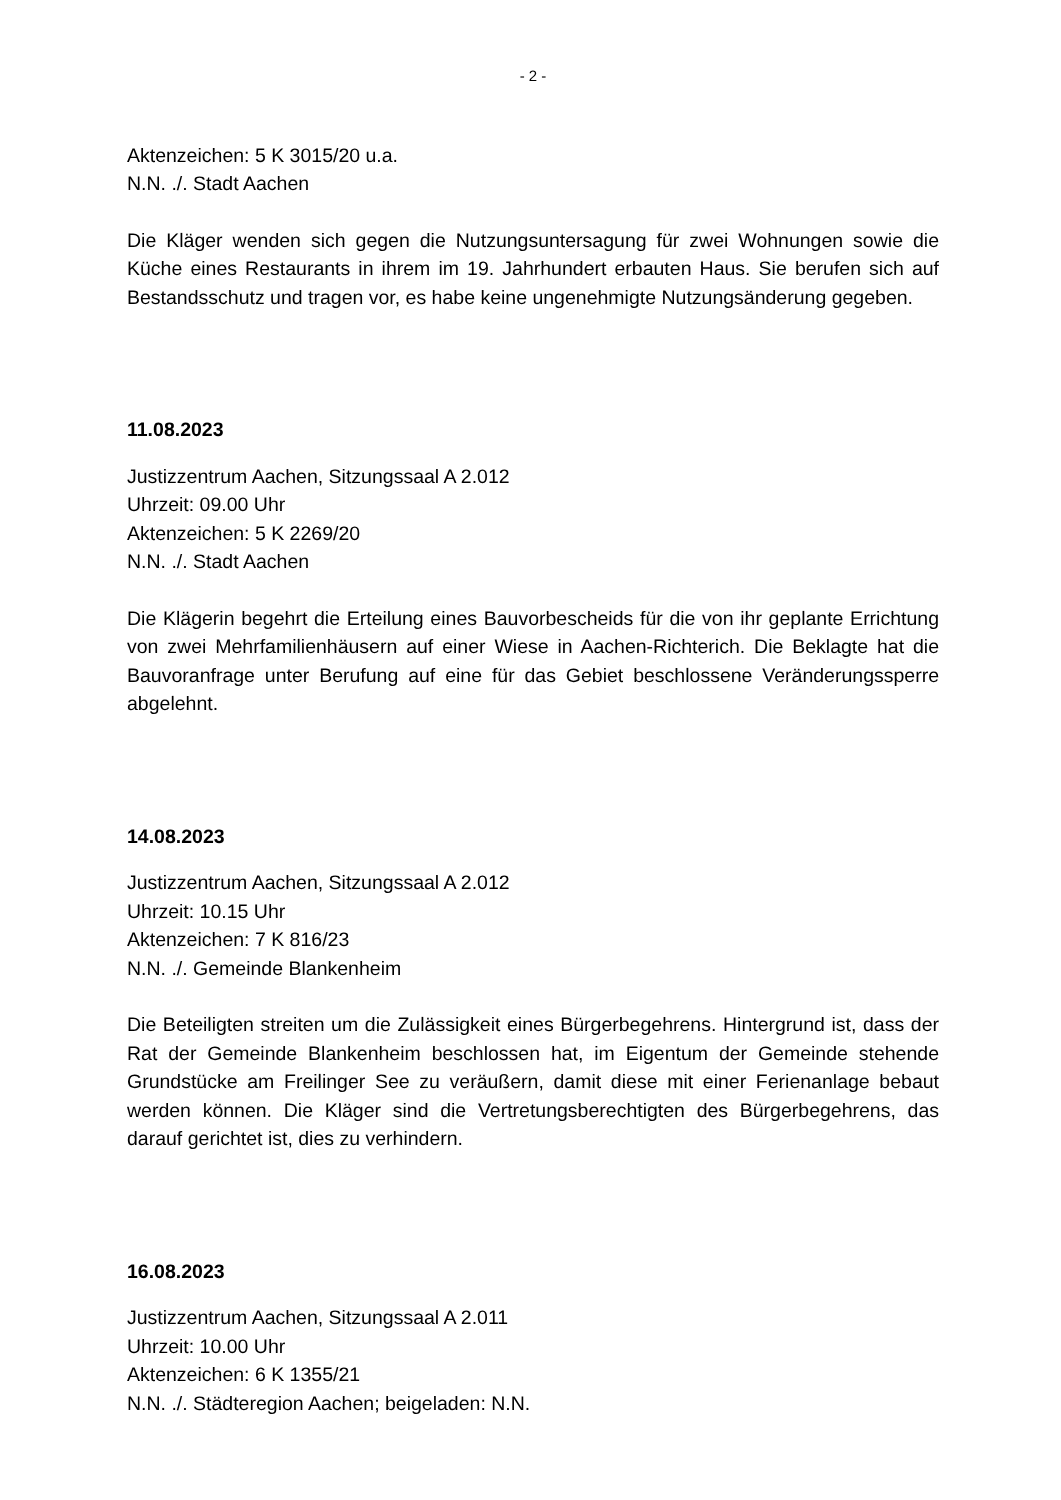- 2 -
Aktenzeichen: 5 K 3015/20 u.a.
N.N. ./. Stadt Aachen
Die Kläger wenden sich gegen die Nutzungsuntersagung für zwei Wohnungen sowie die Küche eines Restaurants in ihrem im 19. Jahrhundert erbauten Haus. Sie berufen sich auf Bestandsschutz und tragen vor, es habe keine ungenehmigte Nutzungsänderung gegeben.
11.08.2023
Justizzentrum Aachen, Sitzungssaal A 2.012
Uhrzeit: 09.00 Uhr
Aktenzeichen: 5 K 2269/20
N.N. ./. Stadt Aachen
Die Klägerin begehrt die Erteilung eines Bauvorbescheids für die von ihr geplante Errichtung von zwei Mehrfamilienhäusern auf einer Wiese in Aachen-Richterich. Die Beklagte hat die Bauvoranfrage unter Berufung auf eine für das Gebiet beschlossene Veränderungssperre abgelehnt.
14.08.2023
Justizzentrum Aachen, Sitzungssaal A 2.012
Uhrzeit: 10.15 Uhr
Aktenzeichen: 7 K 816/23
N.N. ./. Gemeinde Blankenheim
Die Beteiligten streiten um die Zulässigkeit eines Bürgerbegehrens. Hintergrund ist, dass der Rat der Gemeinde Blankenheim beschlossen hat, im Eigentum der Gemeinde stehende Grundstücke am Freilinger See zu veräußern, damit diese mit einer Ferienanlage bebaut werden können. Die Kläger sind die Vertretungsberechtigten des Bürgerbegehrens, das darauf gerichtet ist, dies zu verhindern.
16.08.2023
Justizzentrum Aachen, Sitzungssaal A 2.011
Uhrzeit: 10.00 Uhr
Aktenzeichen: 6 K 1355/21
N.N. ./. Städteregion Aachen; beigeladen: N.N.